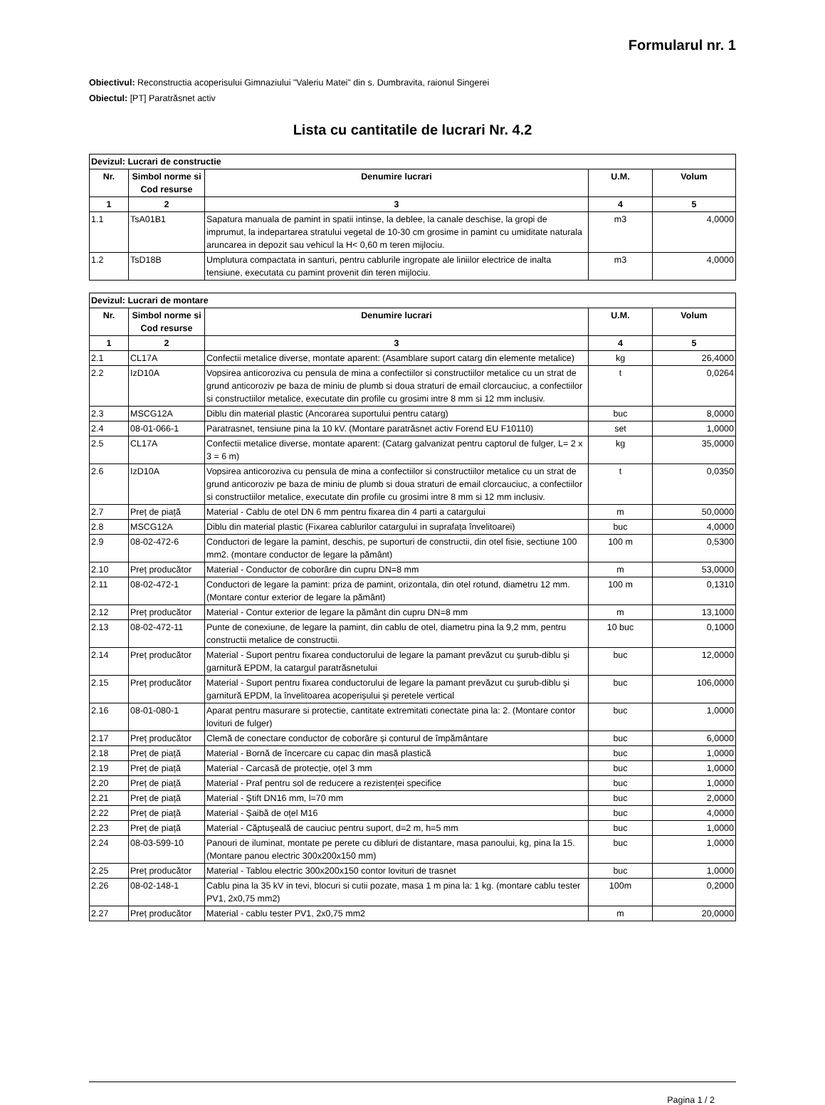Formularul nr. 1
Obiectivul: Reconstructia acoperisului Gimnaziului "Valeriu Matei" din s. Dumbravita, raionul Singerei
Obiectul: [PT] Paratrăsnet activ
Lista cu cantitatile de lucrari Nr. 4.2
| Devizul: Lucrari de constructie | | | | |
| --- | --- | --- | --- | --- |
| Nr. | Simbol norme si Cod resurse | Denumire lucrari | U.M. | Volum |
| 1 | 2 | 3 | 4 | 5 |
| 1.1 | TsA01B1 | Sapatura manuala de pamint in spatii intinse, la deblee, la canale deschise, la gropi de imprumut, la indepartarea stratului vegetal de 10-30 cm grosime in pamint cu umiditate naturala aruncarea in depozit sau vehicul la H< 0,60 m teren mijlociu. | m3 | 4,0000 |
| 1.2 | TsD18B | Umplutura compactata in santuri, pentru cablurile ingropate ale liniilor electrice de inalta tensiune, executata cu pamint provenit din teren mijlociu. | m3 | 4,0000 |
| Devizul: Lucrari de montare | | | | |
| --- | --- | --- | --- | --- |
| Nr. | Simbol norme si Cod resurse | Denumire lucrari | U.M. | Volum |
| 1 | 2 | 3 | 4 | 5 |
| 2.1 | CL17A | Confectii metalice diverse, montate aparent: (Asamblare suport catarg din elemente metalice) | kg | 26,4000 |
| 2.2 | IzD10A | Vopsirea anticoroziva cu pensula de mina a confectiilor si constructiilor metalice cu un strat de grund anticoroziv pe baza de miniu de plumb si doua straturi de email clorcauciuc, a confectiilor si constructiilor metalice, executate din profile cu grosimi intre 8 mm si 12 mm inclusiv. | t | 0,0264 |
| 2.3 | MSCG12A | Diblu din material plastic (Ancorarea suportului pentru catarg) | buc | 8,0000 |
| 2.4 | 08-01-066-1 | Paratrasnet, tensiune pina la 10 kV. (Montare paratrăsnet activ Forend EU F10110) | set | 1,0000 |
| 2.5 | CL17A | Confectii metalice diverse, montate aparent: (Catarg galvanizat pentru captorul de fulger, L= 2 x 3 = 6 m) | kg | 35,0000 |
| 2.6 | IzD10A | Vopsirea anticoroziva cu pensula de mina a confectiilor si constructiilor metalice cu un strat de grund anticoroziv pe baza de miniu de plumb si doua straturi de email clorcauciuc, a confectiilor si constructiilor metalice, executate din profile cu grosimi intre 8 mm si 12 mm inclusiv. | t | 0,0350 |
| 2.7 | Preț de piață | Material - Cablu de otel DN 6 mm pentru fixarea din 4 parti a catargului | m | 50,0000 |
| 2.8 | MSCG12A | Diblu din material plastic (Fixarea cablurilor catargului in suprafața învelitoarei) | buc | 4,0000 |
| 2.9 | 08-02-472-6 | Conductori de legare la pamint, deschis, pe suporturi de constructii, din otel fisie, sectiune 100 mm2. (montare conductor de legare la pământ) | 100 m | 0,5300 |
| 2.10 | Preț producător | Material - Conductor de coborâre din cupru DN=8 mm | m | 53,0000 |
| 2.11 | 08-02-472-1 | Conductori de legare la pamint: priza de pamint, orizontala, din otel rotund, diametru 12 mm. (Montare contur exterior de legare la pământ) | 100 m | 0,1310 |
| 2.12 | Preț producător | Material - Contur exterior de legare la pământ din cupru DN=8 mm | m | 13,1000 |
| 2.13 | 08-02-472-11 | Punte de conexiune, de legare la pamint, din cablu de otel, diametru pina la 9,2 mm, pentru constructii metalice de constructii. | 10 buc | 0,1000 |
| 2.14 | Preț producător | Material - Suport pentru fixarea conductorului de legare la pamant prevăzut cu șurub-diblu și garnitură EPDM, la catargul paratrăsnetului | buc | 12,0000 |
| 2.15 | Preț producător | Material - Suport pentru fixarea conductorului de legare la pamant prevăzut cu șurub-diblu și garnitură EPDM, la învelitoarea acoperișului și peretele vertical | buc | 106,0000 |
| 2.16 | 08-01-080-1 | Aparat pentru masurare si protectie, cantitate extremitati conectate pina la: 2. (Montare contor lovituri de fulger) | buc | 1,0000 |
| 2.17 | Preț producător | Clemă de conectare conductor de coborâre și conturul de împământare | buc | 6,0000 |
| 2.18 | Preț de piață | Material - Bornă de încercare cu capac din masă plastică | buc | 1,0000 |
| 2.19 | Preț de piață | Material - Carcasă de protecție, oțel 3 mm | buc | 1,0000 |
| 2.20 | Preț de piață | Material - Praf pentru sol de reducere a rezistenței specifice | buc | 1,0000 |
| 2.21 | Preț de piață | Material - Știft DN16 mm, l=70 mm | buc | 2,0000 |
| 2.22 | Preț de piață | Material - Șaibă de oțel M16 | buc | 4,0000 |
| 2.23 | Preț de piață | Material - Căptușeală de cauciuc pentru suport, d=2 m, h=5 mm | buc | 1,0000 |
| 2.24 | 08-03-599-10 | Panouri de iluminat, montate pe perete cu dibluri de distantare, masa panoului, kg, pina la 15. (Montare panou electric 300x200x150 mm) | buc | 1,0000 |
| 2.25 | Preț producător | Material - Tablou electric 300x200x150 contor lovituri de trasnet | buc | 1,0000 |
| 2.26 | 08-02-148-1 | Cablu pina la 35 kV in tevi, blocuri si cutii pozate, masa 1 m pina la: 1 kg. (montare cablu tester PV1, 2x0,75 mm2) | 100m | 0,2000 |
| 2.27 | Preț producător | Material - cablu tester PV1, 2x0,75 mm2 | m | 20,0000 |
Pagina 1 / 2